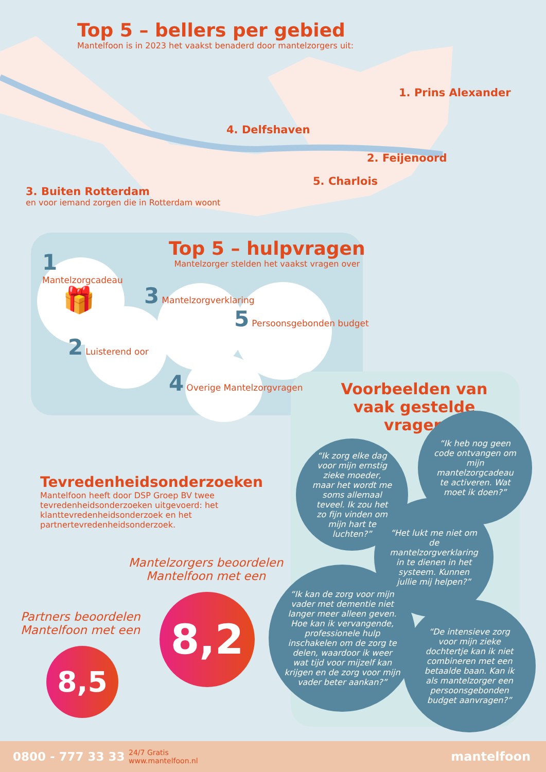Top 5 – bellers per gebied
Mantelfoon is in 2023 het vaakst benaderd door mantelzorgers uit:
1. Prins Alexander
4. Delfshaven
2. Feijenoord
5. Charlois
3. Buiten Rotterdam
en voor iemand zorgen die in Rotterdam woont
Top 5 – hulpvragen
Mantelzorger stelden het vaakst vragen over
1
Mantelzorgcadeau
🎁
2 Luisterend oor
3 Mantelzorgverklaring
5 Persoonsgebonden budget
4 Overige Mantelzorgvragen
Voorbeelden van vaak gestelde vragen
Tevredenheidsonderzoeken
Mantelfoon heeft door DSP Groep BV twee tevredenheidsonderzoeken uitgevoerd: het klanttevredenheidsonderzoek en het partnertevredenheidsonderzoek.
Mantelzorgers beoordelen Mantelfoon met een
8,2
Partners beoordelen
Mantelfoon met een
8,5
“Ik zorg elke dag voor mijn ernstig zieke moeder, maar het wordt me soms allemaal teveel. Ik zou het zo fijn vinden om mijn hart te luchten?”
“Ik heb nog geen code ontvangen om mijn mantelzorgcadeau te activeren. Wat moet ik doen?”
“Het lukt me niet om de mantelzorgverklaring in te dienen in het systeem. Kunnen jullie mij helpen?”
“Ik kan de zorg voor mijn vader met dementie niet langer meer alleen geven. Hoe kan ik vervangende, professionele hulp inschakelen om de zorg te delen, waardoor ik weer wat tijd voor mijzelf kan krijgen en de zorg voor mijn vader beter aankan?”
“De intensieve zorg voor mijn zieke dochtertje kan ik niet combineren met een betaalde baan. Kan ik als mantelzorger een persoonsgebonden budget aanvragen?”
0800 - 777 33 33 24/7 Gratis
www.mantelfoon.nl mantelfoon